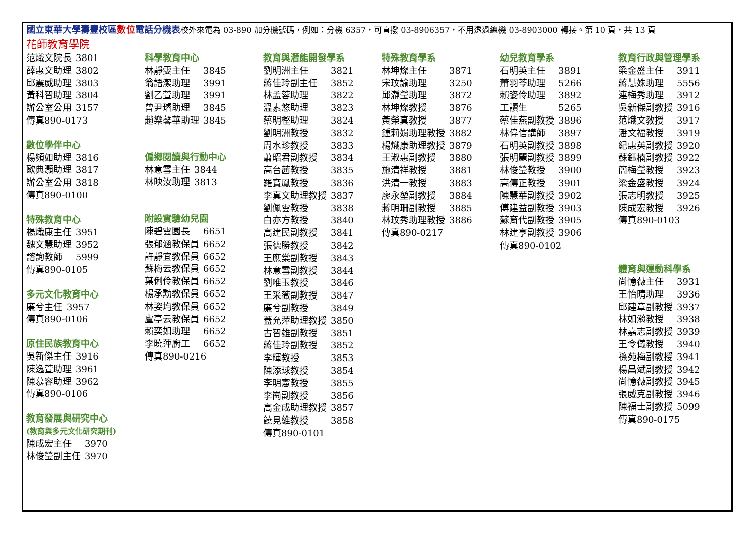國立東華大學壽豐校區 數位 電話分機表校外來電為 03-890 加分機號碼，例如：分機 6357，可直撥 03-8906357，不用透過總機 03-8903000 轉接。第 10 頁，共 13 頁
花師教育學院
| 范熾文院長 | 3801 |
| 薛惠文助理 | 3802 |
| 邱震威助理 | 3803 |
| 黃科智助理 | 3804 |
| 辦公室公用 | 3157 |
| 傳真890-0173 | |
數位學伴中心
| 楊頻如助理 | 3816 |
| 歐典灝助理 | 3817 |
| 辦公室公用 | 3818 |
| 傳真890-0100 | |
特殊教育中心
| 楊熾康主任 | 3951 |
| 魏文慧助理 | 3952 |
| 諮詢教師 | 5999 |
| 傳真890-0105 | |
多元文化教育中心
| 廉兮主任 | 3957 |
| 傳真890-0106 | |
原住民族教育中心
| 吳新傑主任 | 3916 |
| 陳逸萱助理 | 3961 |
| 陳慕容助理 | 3962 |
| 傳真890-0106 | |
教育發展與研究中心
(教育與多元文化研究期刊)
| 陳成宏主任 | 3970 |
| 林俊瑩副主任 | 3970 |
科學教育中心
| 林靜雯主任 | 3845 |
| 翁語潔助理 | 3991 |
| 劉乙萱助理 | 3991 |
| 曾尹璿助理 | 3845 |
| 趙樂馨華助理 | 3845 |
偏鄉閱讀與行動中心
| 林意雪主任 | 3844 |
| 林映汝助理 | 3813 |
附設實驗幼兒園
| 陳碧雲園長 | 6651 |
| 張郁涵教保員 | 6652 |
| 許靜宜教保員 | 6652 |
| 蘇梅云教保員 | 6652 |
| 葉俐伶教保員 | 6652 |
| 楊承勳教保員 | 6652 |
| 林姿均教保員 | 6652 |
| 盧亭云教保員 | 6652 |
| 賴奕如助理 | 6652 |
| 李曉萍廚工 | 6652 |
| 傳真890-0216 | |
教育與潛能開發學系
| 劉明洲主任 | 3821 |
| 蔣佳玲副主任 | 3852 |
| 林孟蓉助理 | 3822 |
| 溫素悠助理 | 3823 |
| 蔡明樫助理 | 3824 |
| 劉明洲教授 | 3832 |
| 周水珍教授 | 3833 |
| 蕭昭君副教授 | 3834 |
| 高台茜教授 | 3835 |
| 羅寶鳳教授 | 3836 |
| 李真文助理教授 | 3837 |
| 劉佩雲教授 | 3838 |
| 白亦方教授 | 3840 |
| 高建民副教授 | 3841 |
| 張德勝教授 | 3842 |
| 王應棠副教授 | 3843 |
| 林意雪副教授 | 3844 |
| 劉唯玉教授 | 3846 |
| 王采薇副教授 | 3847 |
| 廉兮副教授 | 3849 |
| 蓋允萍助理教授 | 3850 |
| 古智雄副教授 | 3851 |
| 蔣佳玲副教授 | 3852 |
| 李暉教授 | 3853 |
| 陳添球教授 | 3854 |
| 李明憲教授 | 3855 |
| 李崗副教授 | 3856 |
| 高金成助理教授 | 3857 |
| 饒見維教授 | 3858 |
| 傳真890-0101 | |
特殊教育學系
| 林坤燦主任 | 3871 |
| 宋玟諭助理 | 3250 |
| 邱瀞瑩助理 | 3872 |
| 林坤燦教授 | 3876 |
| 黃榮真教授 | 3877 |
| 鍾莉娟助理教授 | 3882 |
| 楊熾康助理教授 | 3879 |
| 王淑惠副教授 | 3880 |
| 施清祥教授 | 3881 |
| 洪清一教授 | 3883 |
| 廖永堃副教授 | 3884 |
| 蔣明珊副教授 | 3885 |
| 林玟秀助理教授 | 3886 |
| 傳真890-0217 | |
幼兒教育學系
| 石明英主任 | 3891 |
| 蕭羽芩助理 | 5266 |
| 賴姿伶助理 | 3892 |
| 工讀生 | 5265 |
| 蔡佳燕副教授 | 3896 |
| 林偉信講師 | 3897 |
| 石明英副教授 | 3898 |
| 張明麗副教授 | 3899 |
| 林俊瑩教授 | 3900 |
| 高傳正教授 | 3901 |
| 陳慧華副教授 | 3902 |
| 傅建益副教授 | 3903 |
| 蘇育代副教授 | 3905 |
| 林建亨副教授 | 3906 |
| 傳真890-0102 | |
教育行政與管理學系
| 梁金盛主任 | 3911 |
| 蔣慧姝助理 | 5556 |
| 連梅秀助理 | 3912 |
| 吳新傑副教授 | 3916 |
| 范熾文教授 | 3917 |
| 潘文福教授 | 3919 |
| 紀惠英副教授 | 3920 |
| 蘇鈺楠副教授 | 3922 |
| 簡梅瑩教授 | 3923 |
| 梁金盛教授 | 3924 |
| 張志明教授 | 3925 |
| 陳成宏教授 | 3926 |
| 傳真890-0103 | |
體育與運動科學系
| 尚憶薇主任 | 3931 |
| 王怡晴助理 | 3936 |
| 邱建章副教授 | 3937 |
| 林如瀚教授 | 3938 |
| 林嘉志副教授 | 3939 |
| 王令儀教授 | 3940 |
| 孫苑梅副教授 | 3941 |
| 楊昌斌副教授 | 3942 |
| 尚憶薇副教授 | 3945 |
| 張威克副教授 | 3946 |
| 陳福士副教授 | 5099 |
| 傳真890-0175 | |